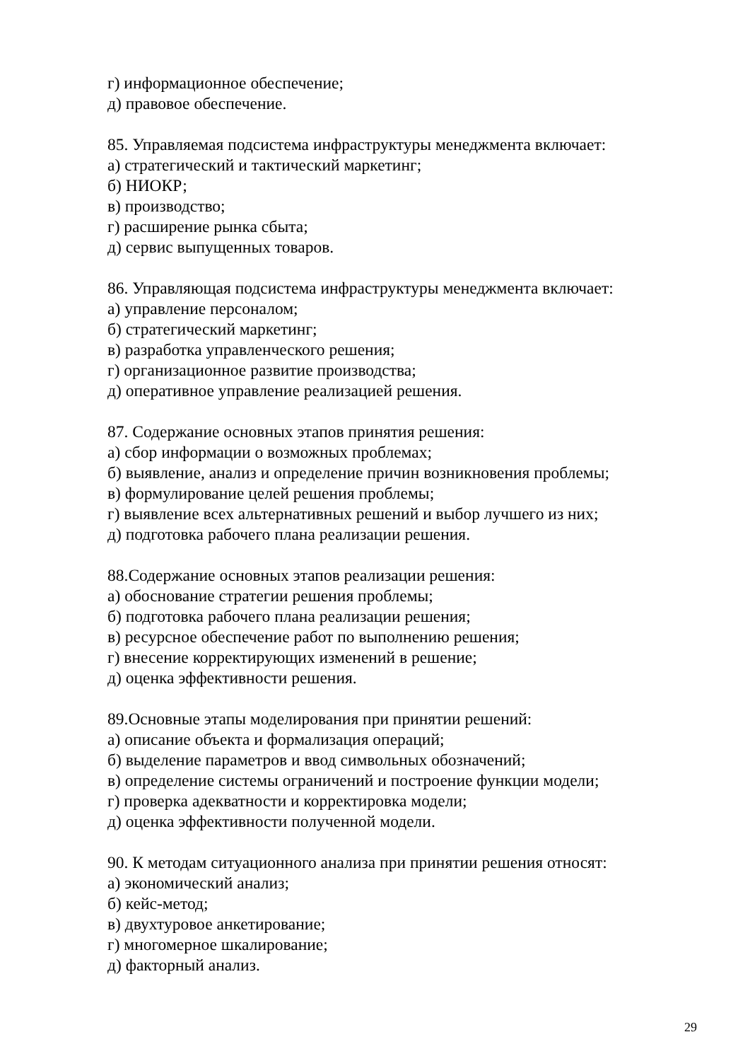г) информационное обеспечение;
д) правовое обеспечение.
85. Управляемая подсистема инфраструктуры менеджмента включает:
а) стратегический и тактический маркетинг;
б) НИОКР;
в) производство;
г) расширение рынка сбыта;
д) сервис выпущенных товаров.
86. Управляющая подсистема инфраструктуры менеджмента включает:
а) управление персоналом;
б) стратегический маркетинг;
в) разработка управленческого решения;
г) организационное развитие производства;
д) оперативное управление реализацией решения.
87. Содержание основных этапов принятия решения:
а) сбор информации о возможных проблемах;
б) выявление, анализ и определение причин возникновения проблемы;
в) формулирование целей решения проблемы;
г) выявление всех альтернативных решений и выбор лучшего из них;
д) подготовка рабочего плана реализации решения.
88.Содержание основных этапов реализации решения:
а) обоснование стратегии решения проблемы;
б) подготовка рабочего плана реализации решения;
в) ресурсное обеспечение работ по выполнению решения;
г) внесение корректирующих изменений в решение;
д) оценка эффективности решения.
89.Основные этапы моделирования при принятии решений:
а) описание объекта и формализация операций;
б) выделение параметров и ввод символьных обозначений;
в) определение системы ограничений и построение функции модели;
г) проверка адекватности и корректировка модели;
д) оценка эффективности полученной модели.
90. К методам ситуационного анализа при принятии решения относят:
а) экономический анализ;
б) кейс-метод;
в) двухтуровое анкетирование;
г) многомерное шкалирование;
д) факторный анализ.
29